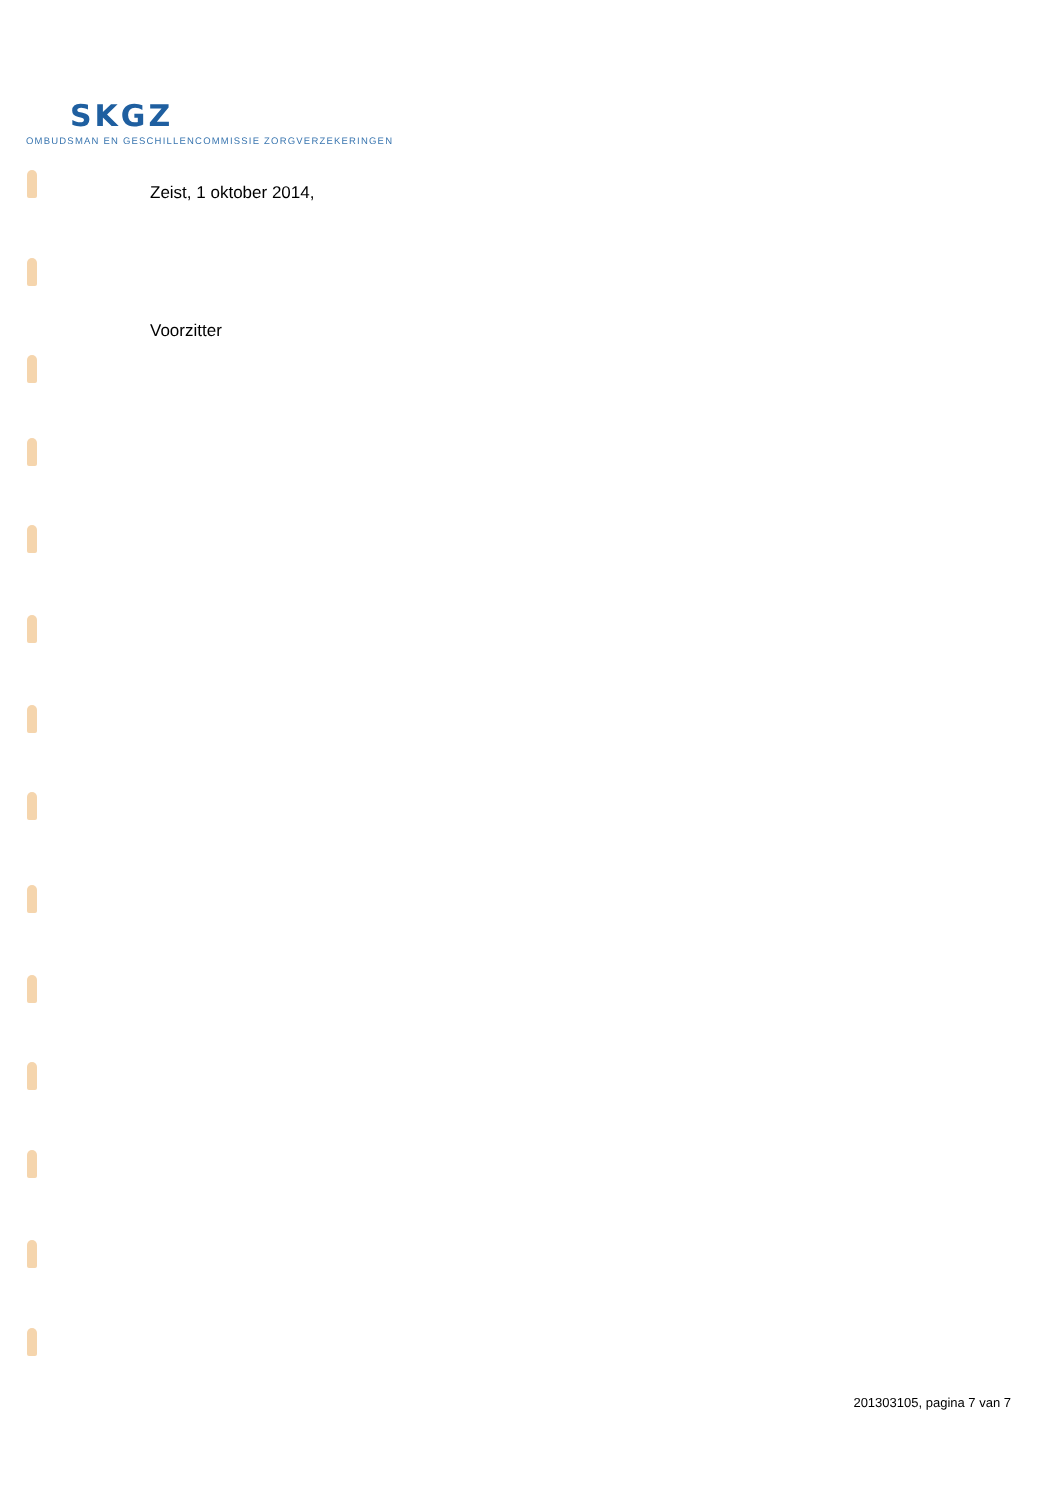SKGZ
OMBUDSMAN EN GESCHILLENCOMMISSIE ZORGVERZEKERINGEN
Zeist, 1 oktober 2014,
Voorzitter
201303105, pagina 7 van 7